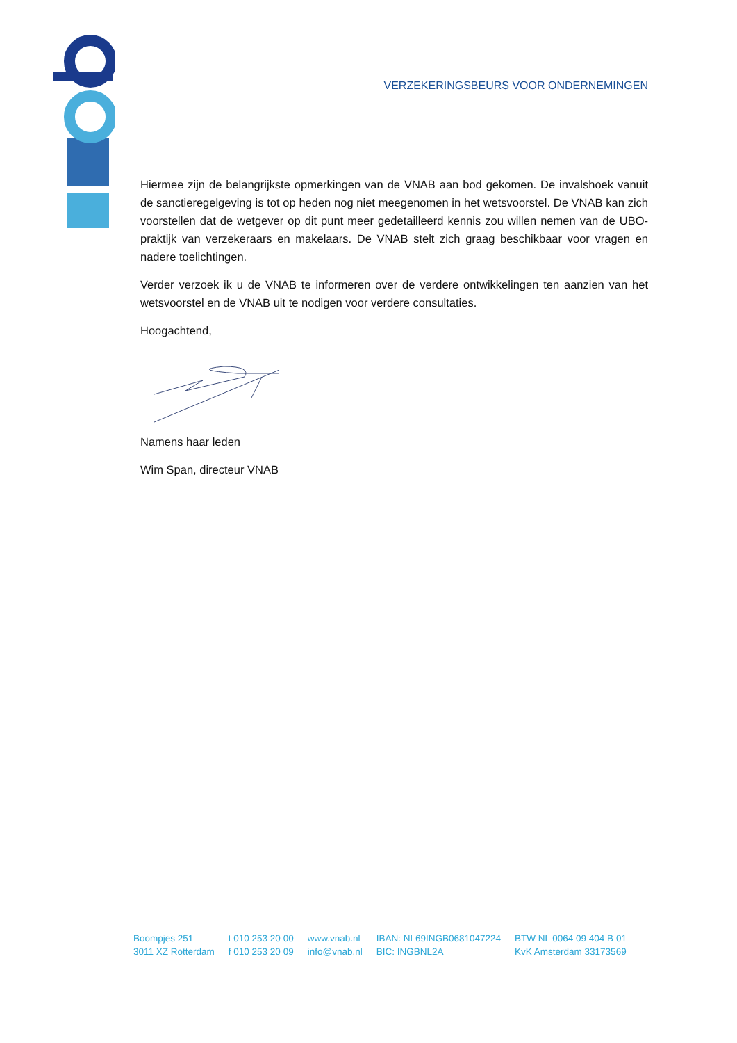VERZEKERINGSBEURS VOOR ONDERNEMINGEN
Hiermee zijn de belangrijkste opmerkingen van de VNAB aan bod gekomen. De invalshoek vanuit de sanctieregelgeving is tot op heden nog niet meegenomen in het wetsvoorstel. De VNAB kan zich voorstellen dat de wetgever op dit punt meer gedetailleerd kennis zou willen nemen van de UBO-praktijk van verzekeraars en makelaars. De VNAB stelt zich graag beschikbaar voor vragen en nadere toelichtingen.
Verder verzoek ik u de VNAB te informeren over de verdere ontwikkelingen ten aanzien van het wetsvoorstel en de VNAB uit te nodigen voor verdere consultaties.
Hoogachtend,
Namens haar leden
Wim Span, directeur VNAB
Boompjes 251
3011 XZ Rotterdam
t 010 253 20 00
f 010 253 20 09
www.vnab.nl
info@vnab.nl
IBAN: NL69INGB0681047224
BIC: INGBNL2A
BTW NL 0064 09 404 B 01
KvK Amsterdam 33173569